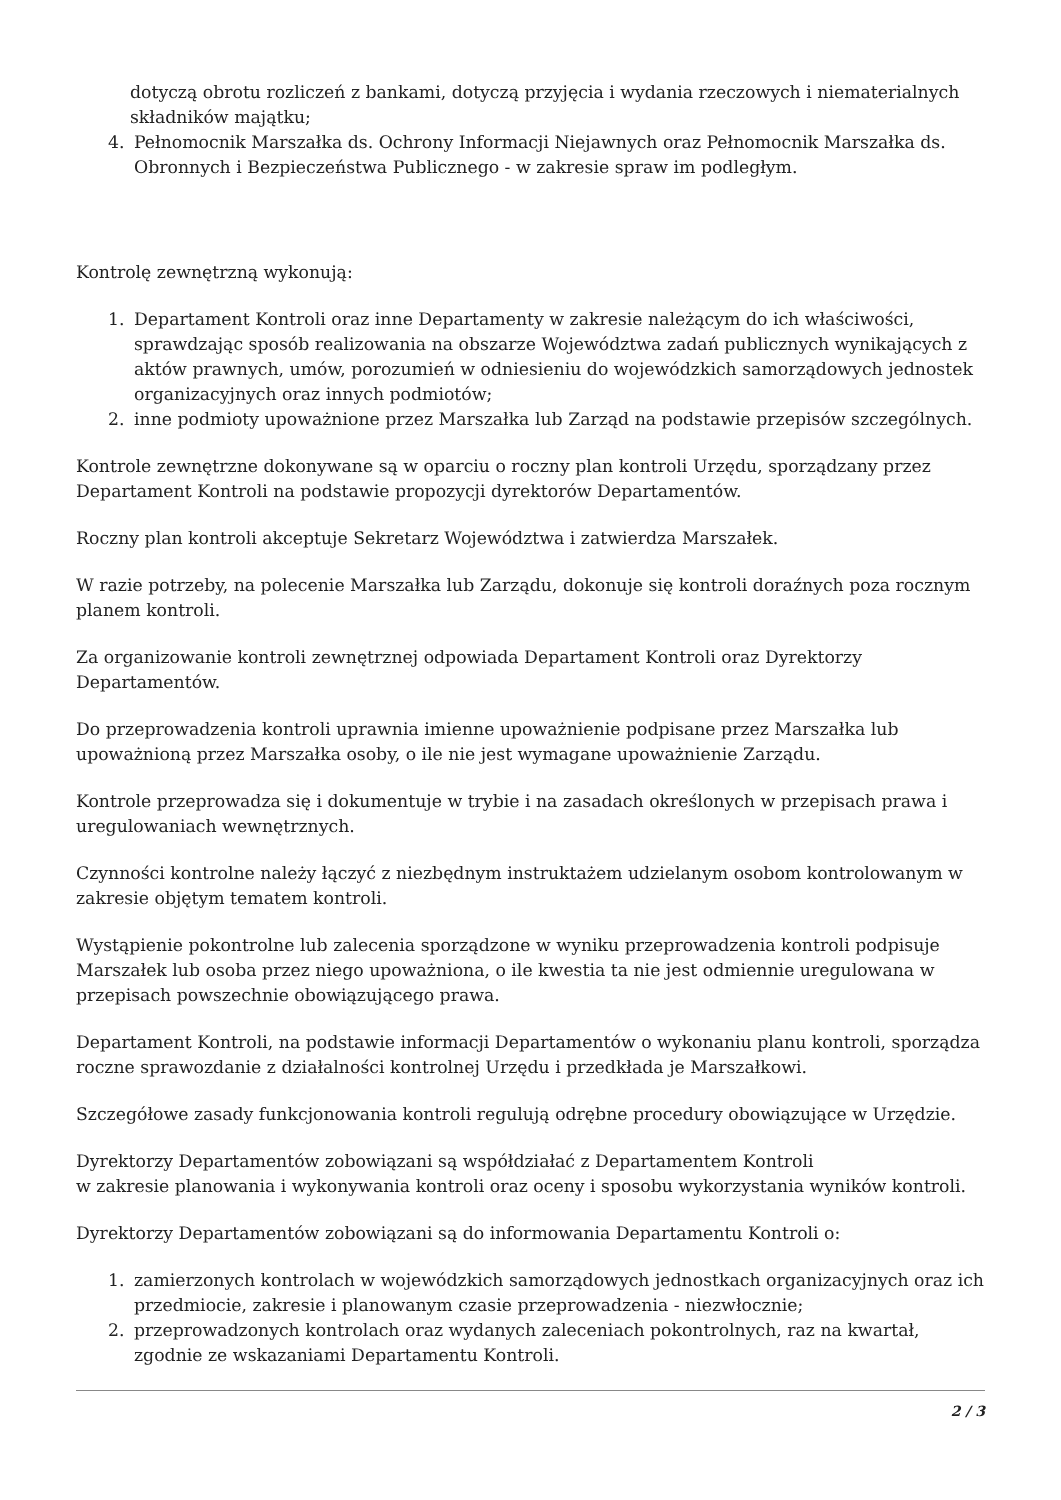dotyczą obrotu rozliczeń z bankami, dotyczą przyjęcia i wydania rzeczowych i niematerialnych składników majątku;
4. Pełnomocnik Marszałka ds. Ochrony Informacji Niejawnych oraz Pełnomocnik Marszałka ds. Obronnych i Bezpieczeństwa Publicznego - w zakresie spraw im podległym.
Kontrolę zewnętrzną wykonują:
1. Departament Kontroli oraz inne Departamenty w zakresie należącym do ich właściwości, sprawdzając sposób realizowania na obszarze Województwa zadań publicznych wynikających z aktów prawnych, umów, porozumień w odniesieniu do wojewódzkich samorządowych jednostek organizacyjnych oraz innych podmiotów;
2. inne podmioty upoważnione przez Marszałka lub Zarząd na podstawie przepisów szczególnych.
Kontrole zewnętrzne dokonywane są w oparciu o roczny plan kontroli Urzędu, sporządzany przez Departament Kontroli na podstawie propozycji dyrektorów Departamentów.
Roczny plan kontroli akceptuje Sekretarz Województwa i zatwierdza Marszałek.
W razie potrzeby, na polecenie Marszałka lub Zarządu, dokonuje się kontroli doraźnych poza rocznym planem kontroli.
Za organizowanie kontroli zewnętrznej odpowiada Departament Kontroli oraz Dyrektorzy Departamentów.
Do przeprowadzenia kontroli uprawnia imienne upoważnienie podpisane przez Marszałka lub upoważnioną przez Marszałka osoby, o ile nie jest wymagane upoważnienie Zarządu.
Kontrole przeprowadza się i dokumentuje w trybie i na zasadach określonych w przepisach prawa i uregulowaniach wewnętrznych.
Czynności kontrolne należy łączyć z niezbędnym instruktażem udzielanym osobom kontrolowanym w zakresie objętym tematem kontroli.
Wystąpienie pokontrolne lub zalecenia sporządzone w wyniku przeprowadzenia kontroli podpisuje Marszałek lub osoba przez niego upoważniona, o ile kwestia ta nie jest odmiennie uregulowana w przepisach powszechnie obowiązującego prawa.
Departament Kontroli, na podstawie informacji Departamentów o wykonaniu planu kontroli, sporządza roczne sprawozdanie z działalności kontrolnej Urzędu i przedkłada je Marszałkowi.
Szczegółowe zasady funkcjonowania kontroli regulują odrębne procedury obowiązujące w Urzędzie.
Dyrektorzy Departamentów zobowiązani są współdziałać z Departamentem Kontroli
w zakresie planowania i wykonywania kontroli oraz oceny i sposobu wykorzystania wyników kontroli.
Dyrektorzy Departamentów zobowiązani są do informowania Departamentu Kontroli o:
1. zamierzonych kontrolach w wojewódzkich samorządowych jednostkach organizacyjnych oraz ich przedmiocie, zakresie i planowanym czasie przeprowadzenia - niezwłocznie;
2. przeprowadzonych kontrolach oraz wydanych zaleceniach pokontrolnych, raz na kwartał, zgodnie ze wskazaniami Departamentu Kontroli.
2 / 3